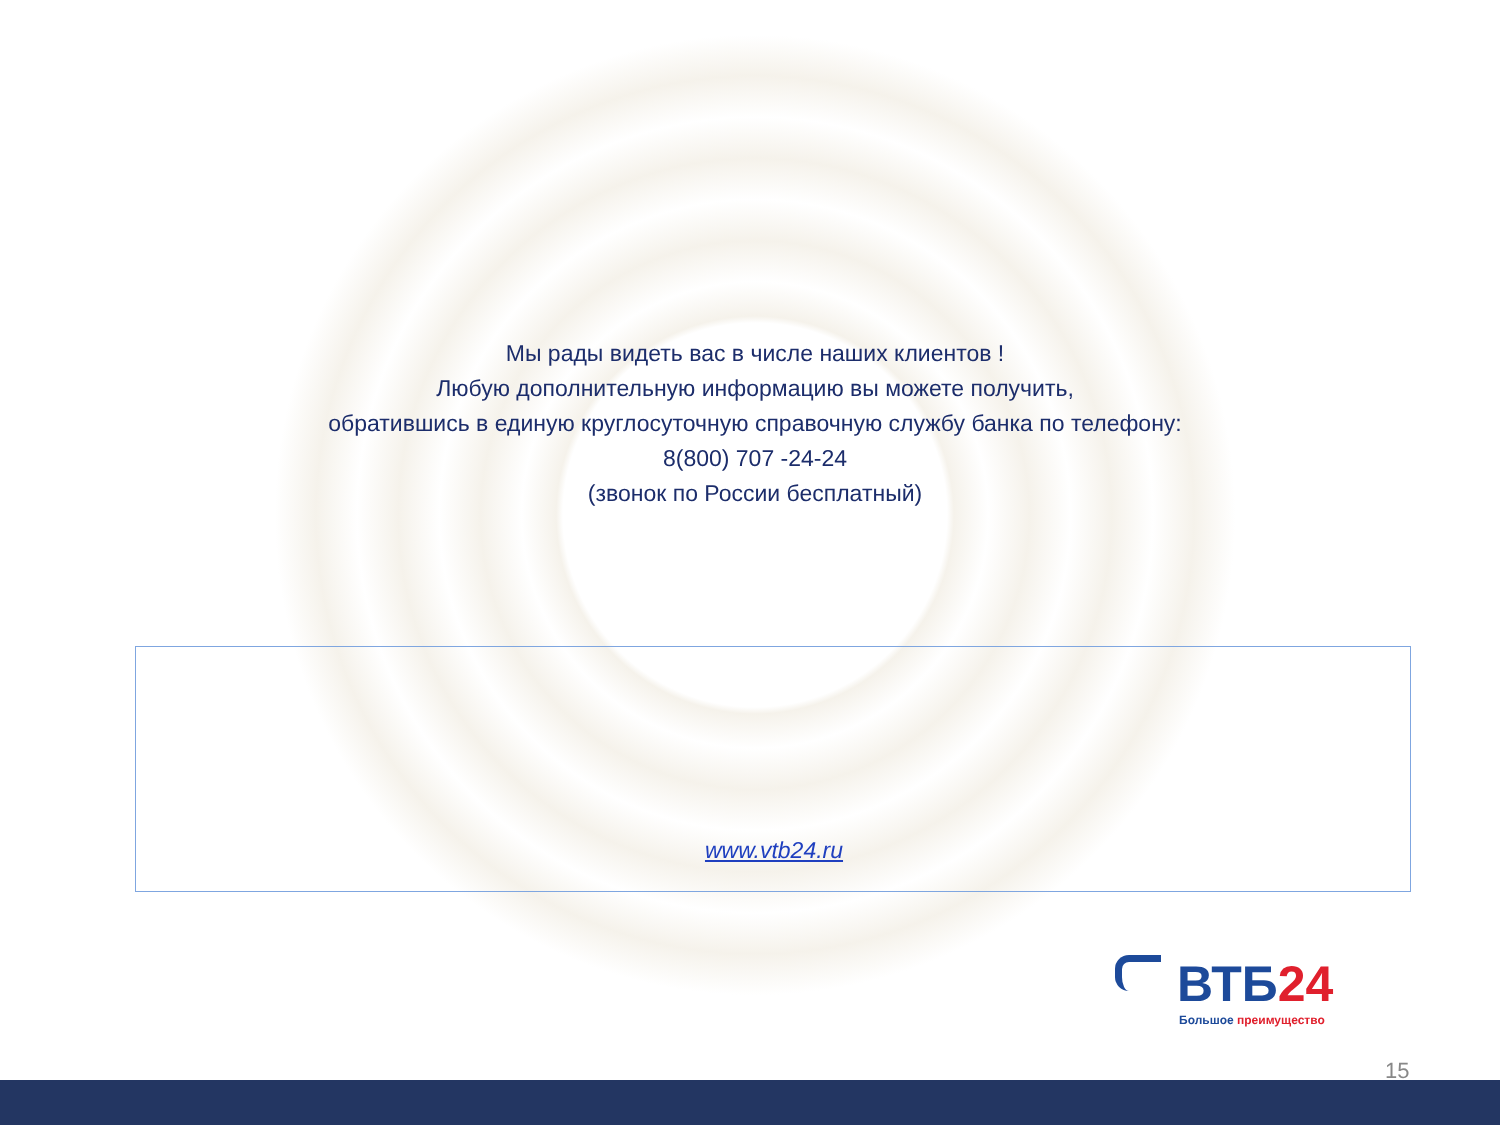Мы рады видеть вас в числе наших клиентов !
Любую дополнительную информацию вы можете получить,
обратившись в единую круглосуточную справочную службу банка по телефону:
8(800) 707 -24-24
(звонок по России бесплатный)
www.vtb24.ru
ВТБ24
Большое преимущество
15